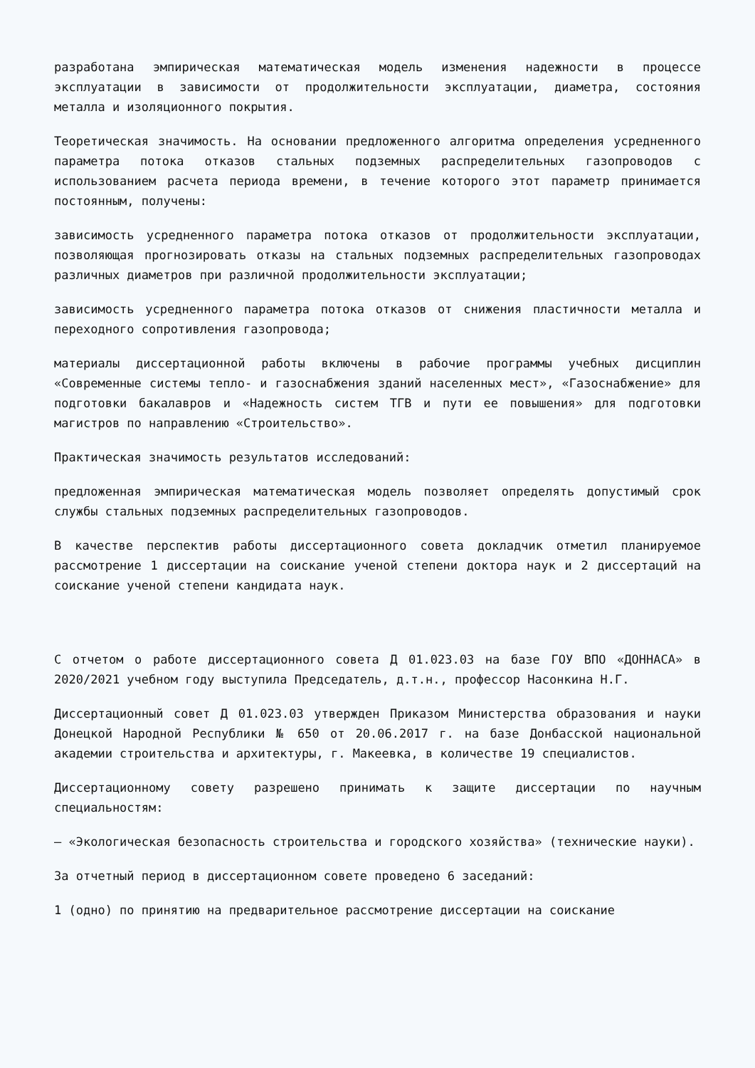разработана эмпирическая математическая модель изменения надежности в процессе эксплуатации в зависимости от продолжительности эксплуатации, диаметра, состояния металла и изоляционного покрытия.
Теоретическая значимость. На основании предложенного алгоритма определения усредненного параметра потока отказов стальных подземных распределительных газопроводов с использованием расчета периода времени, в течение которого этот параметр принимается постоянным, получены:
зависимость усредненного параметра потока отказов от продолжительности эксплуатации, позволяющая прогнозировать отказы на стальных подземных распределительных газопроводах различных диаметров при различной продолжительности эксплуатации;
зависимость усредненного параметра потока отказов от снижения пластичности металла и переходного сопротивления газопровода;
материалы диссертационной работы включены в рабочие программы учебных дисциплин «Современные системы тепло- и газоснабжения зданий населенных мест», «Газоснабжение» для подготовки бакалавров и «Надежность систем ТГВ и пути ее повышения» для подготовки магистров по направлению «Строительство».
Практическая значимость результатов исследований:
предложенная эмпирическая математическая модель позволяет определять допустимый срок службы стальных подземных распределительных газопроводов.
В качестве перспектив работы диссертационного совета докладчик отметил планируемое рассмотрение 1 диссертации на соискание ученой степени доктора наук и 2 диссертаций на соискание ученой степени кандидата наук.
С отчетом о работе диссертационного совета Д 01.023.03 на базе ГОУ ВПО «ДОННАСА» в 2020/2021 учебном году выступила Председатель, д.т.н., профессор Насонкина Н.Г.
Диссертационный совет Д 01.023.03 утвержден Приказом Министерства образования и науки Донецкой Народной Республики № 650 от 20.06.2017 г. на базе Донбасской национальной академии строительства и архитектуры, г. Макеевка, в количестве 19 специалистов.
Диссертационному совету разрешено принимать к защите диссертации по научным специальностям:
– «Экологическая безопасность строительства и городского хозяйства» (технические науки).
За отчетный период в диссертационном совете проведено 6 заседаний:
1 (одно) по принятию на предварительное рассмотрение диссертации на соискание